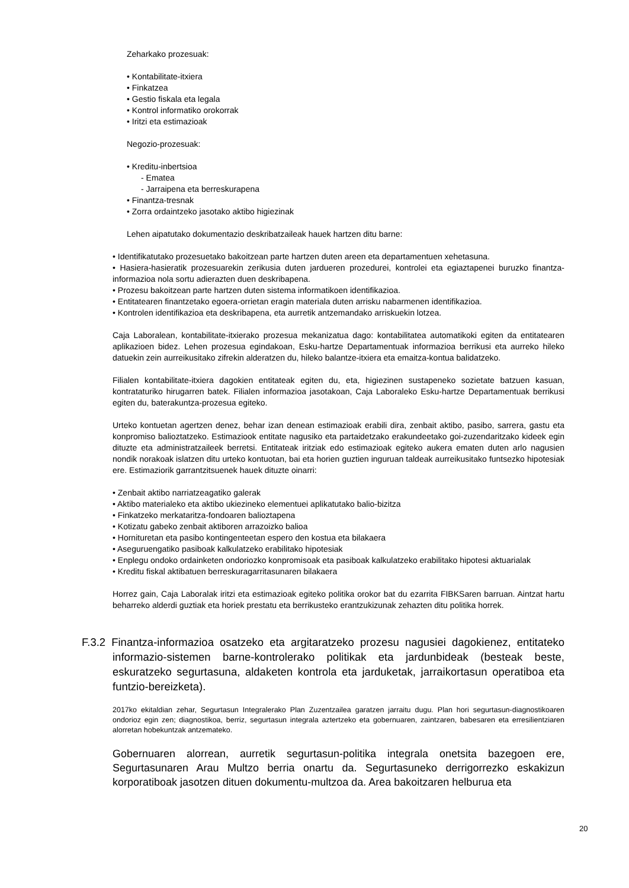Zeharkako prozesuak:
• Kontabilitate-itxiera
• Finkatzea
• Gestio fiskala eta legala
• Kontrol informatiko orokorrak
• Iritzi eta estimazioak
Negozio-prozesuak:
• Kreditu-inbertsioa
- Ematea
- Jarraipena eta berreskurapena
• Finantza-tresnak
• Zorra ordaintzeko jasotako aktibo higiezinak
Lehen aipatutako dokumentazio deskribatzaileak hauek hartzen ditu barne:
• Identifikatutako prozesuetako bakoitzean parte hartzen duten areen eta departamentuen xehetasuna.
• Hasiera-hasieratik prozesuarekin zerikusia duten jardueren prozedurei, kontrolei eta egiaztapenei buruzko finantza-informazioa nola sortu adierazten duen deskribapena.
• Prozesu bakoitzean parte hartzen duten sistema informatikoen identifikazioa.
• Entitatearen finantzetako egoera-orrietan eragin materiala duten arrisku nabarmenen identifikazioa.
• Kontrolen identifikazioa eta deskribapena, eta aurretik antzemandako arriskuekin lotzea.
Caja Laboralean, kontabilitate-itxierako prozesua mekanizatua dago: kontabilitatea automatikoki egiten da entitatearen aplikazioen bidez. Lehen prozesua egindakoan, Esku-hartze Departamentuak informazioa berrikusi eta aurreko hileko datuekin zein aurreikusitako zifrekin alderatzen du, hileko balantze-itxiera eta emaitza-kontua balidatzeko.
Filialen kontabilitate-itxiera dagokien entitateak egiten du, eta, higiezinen sustapeneko sozietate batzuen kasuan, kontrataturiko hirugarren batek. Filialen informazioa jasotakoan, Caja Laboraleko Esku-hartze Departamentuak berrikusi egiten du, baterakuntza-prozesua egiteko.
Urteko kontuetan agertzen denez, behar izan denean estimazioak erabili dira, zenbait aktibo, pasibo, sarrera, gastu eta konpromiso balioztatzeko. Estimaziook entitate nagusiko eta partaidetzako erakundeetako goi-zuzendaritzako kideek egin dituzte eta administratzaileek berretsi. Entitateak iritziak edo estimazioak egiteko aukera ematen duten arlo nagusien nondik norakoak islatzen ditu urteko kontuotan, bai eta horien guztien inguruan taldeak aurreikusitako funtsezko hipotesiak ere. Estimaziorik garrantzitsuenek hauek dituzte oinarri:
• Zenbait aktibo narriatzeagatiko galerak
• Aktibo materialeko eta aktibo ukiezineko elementuei aplikatutako balio-bizitza
• Finkatzeko merkataritza-fondoaren balioztapena
• Kotizatu gabeko zenbait aktiboren arrazoizko balioa
• Hornituretan eta pasibo kontingenteetan espero den kostua eta bilakaera
• Aseguruengatiko pasiboak kalkulatzeko erabilitako hipotesiak
• Enplegu ondoko ordainketen ondoriozko konpromisoak eta pasiboak kalkulatzeko erabilitako hipotesi aktuarialak
• Kreditu fiskal aktibatuen berreskuragarritasunaren bilakaera
Horrez gain, Caja Laboralak iritzi eta estimazioak egiteko politika orokor bat du ezarrita FIBKSaren barruan. Aintzat hartu beharreko alderdi guztiak eta horiek prestatu eta berrikusteko erantzukizunak zehazten ditu politika horrek.
F.3.2 Finantza-informazioa osatzeko eta argitaratzeko prozesu nagusiei dagokienez, entitateko informazio-sistemen barne-kontrolerako politikak eta jardunbideak (besteak beste, eskuratzeko segurtasuna, aldaketen kontrola eta jarduketak, jarraikortasun operatiboa eta funtzio-bereizketa).
2017ko ekitaldian zehar, Segurtasun Integralerako Plan Zuzentzailea garatzen jarraitu dugu. Plan hori segurtasun-diagnostikoaren ondorioz egin zen; diagnostikoa, berriz, segurtasun integrala aztertzeko eta gobernuaren, zaintzaren, babesaren eta erresilientziaren alorretan hobekuntzak antzemateko.
Gobernuaren alorrean, aurretik segurtasun-politika integrala onetsita bazegoen ere, Segurtasunaren Arau Multzo berria onartu da. Segurtasuneko derrigorrezko eskakizun korporatiboak jasotzen dituen dokumentu-multzoa da. Area bakoitzaren helburua eta
20